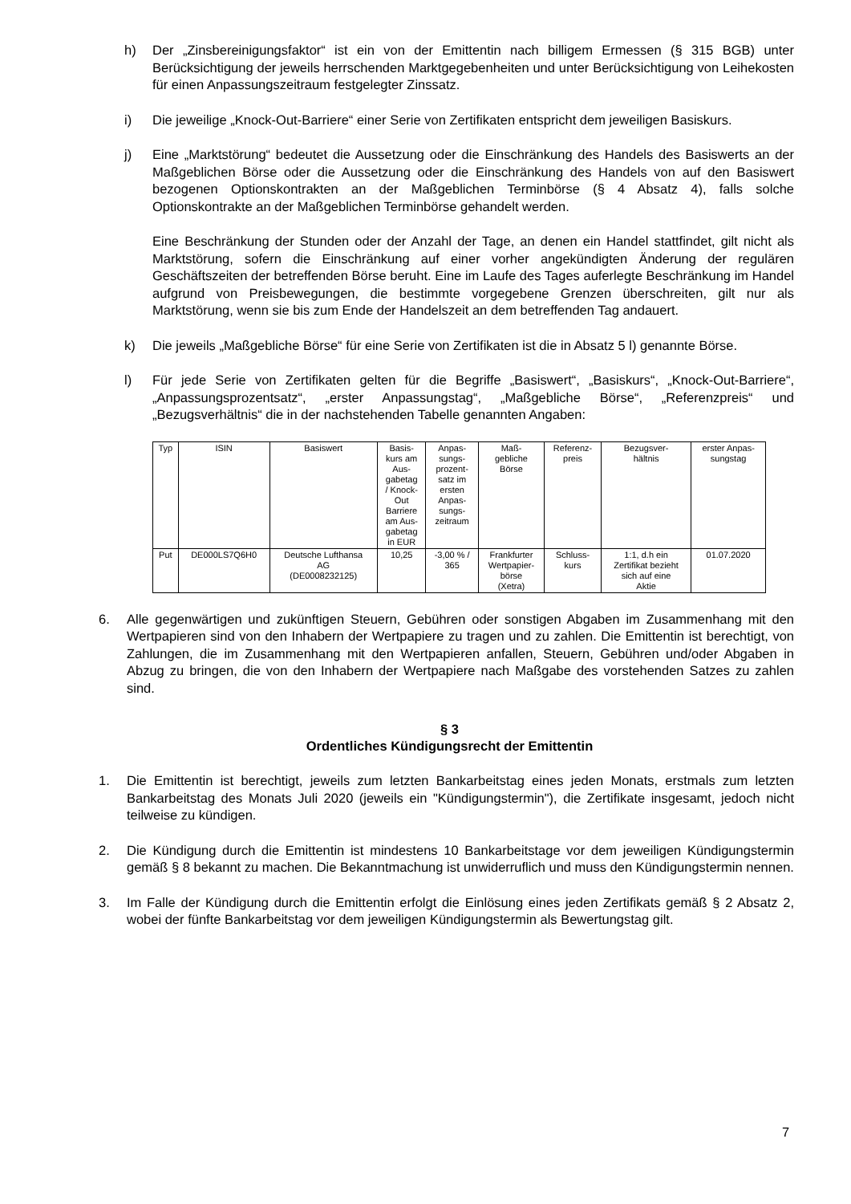h) Der „Zinsbereinigungsfaktor“ ist ein von der Emittentin nach billigem Ermessen (§ 315 BGB) unter Berücksichtigung der jeweils herrschenden Marktgegebenheiten und unter Berücksichtigung von Leihekosten für einen Anpassungszeitraum festgelegter Zinssatz.
i) Die jeweilige „Knock-Out-Barriere“ einer Serie von Zertifikaten entspricht dem jeweiligen Basiskurs.
j) Eine „Marktstörung“ bedeutet die Aussetzung oder die Einschränkung des Handels des Basiswerts an der Maßgeblichen Börse oder die Aussetzung oder die Einschränkung des Handels von auf den Basiswert bezogenen Optionskontrakten an der Maßgeblichen Terminbörse (§ 4 Absatz 4), falls solche Optionskontrakte an der Maßgeblichen Terminbörse gehandelt werden.
Eine Beschränkung der Stunden oder der Anzahl der Tage, an denen ein Handel stattfindet, gilt nicht als Marktstörung, sofern die Einschränkung auf einer vorher angekündigten Änderung der regulären Geschäftszeiten der betreffenden Börse beruht. Eine im Laufe des Tages auferlegte Beschränkung im Handel aufgrund von Preisbewegungen, die bestimmte vorgegebene Grenzen überschreiten, gilt nur als Marktstörung, wenn sie bis zum Ende der Handelszeit an dem betreffenden Tag andauert.
k) Die jeweils „Maßgebliche Börse“ für eine Serie von Zertifikaten ist die in Absatz 5 l) genannte Börse.
l) Für jede Serie von Zertifikaten gelten für die Begriffe „Basiswert“, „Basiskurs“, „Knock-Out-Barriere“, „Anpassungsprozentsatz“, „erster Anpassungstag“, „Maßgebliche Börse“, „Referenzpreis“ und „Bezugsverhältnis“ die in der nachstehenden Tabelle genannten Angaben:
| Typ | ISIN | Basiswert | Basis- kurs am Aus- gabetag / Knock- Out Barriere am Aus- gabetag in EUR | Anpas- sungs- prozent- satz im ersten Anpas- sungs- zeitraum | Maß- gebliche Börse | Referenz- preis | Bezugsver- hältnis | erster Anpas- sungstag |
| --- | --- | --- | --- | --- | --- | --- | --- | --- |
| Put | DE000LS7Q6H0 | Deutsche Lufthansa AG (DE0008232125) | 10,25 | -3,00 % / 365 | Frankfurter Wertpapier- börse (Xetra) | Schluss- kurs | 1:1, d.h ein Zertifikat bezieht sich auf eine Aktie | 01.07.2020 |
6. Alle gegenwärtigen und zukünftigen Steuern, Gebühren oder sonstigen Abgaben im Zusammenhang mit den Wertpapieren sind von den Inhabern der Wertpapiere zu tragen und zu zahlen. Die Emittentin ist berechtigt, von Zahlungen, die im Zusammenhang mit den Wertpapieren anfallen, Steuern, Gebühren und/oder Abgaben in Abzug zu bringen, die von den Inhabern der Wertpapiere nach Maßgabe des vorstehenden Satzes zu zahlen sind.
§ 3
Ordentliches Kündigungsrecht der Emittentin
1. Die Emittentin ist berechtigt, jeweils zum letzten Bankarbeitstag eines jeden Monats, erstmals zum letzten Bankarbeitstag des Monats Juli 2020 (jeweils ein "Kündigungstermin"), die Zertifikate insgesamt, jedoch nicht teilweise zu kündigen.
2. Die Kündigung durch die Emittentin ist mindestens 10 Bankarbeitstage vor dem jeweiligen Kündigungstermin gemäß § 8 bekannt zu machen. Die Bekanntmachung ist unwiderruflich und muss den Kündigungstermin nennen.
3. Im Falle der Kündigung durch die Emittentin erfolgt die Einlösung eines jeden Zertifikats gemäß § 2 Absatz 2, wobei der fünfte Bankarbeitstag vor dem jeweiligen Kündigungstermin als Bewertungstag gilt.
7